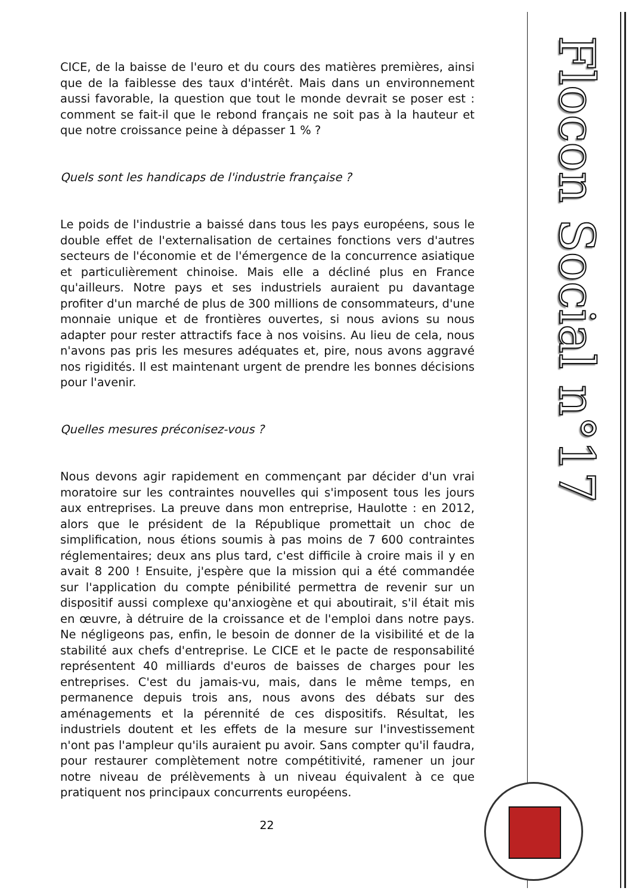Flocon Social n°17
CICE, de la baisse de l'euro et du cours des matières premières, ainsi que de la faiblesse des taux d'intérêt. Mais dans un environnement aussi favorable, la question que tout le monde devrait se poser est : comment se fait-il que le rebond français ne soit pas à la hauteur et que notre croissance peine à dépasser 1 % ?
Quels sont les handicaps de l'industrie française ?
Le poids de l'industrie a baissé dans tous les pays européens, sous le double effet de l'externalisation de certaines fonctions vers d'autres secteurs de l'économie et de l'émergence de la concurrence asiatique et particulièrement chinoise. Mais elle a décliné plus en France qu'ailleurs. Notre pays et ses industriels auraient pu davantage profiter d'un marché de plus de 300 millions de consommateurs, d'une monnaie unique et de frontières ouvertes, si nous avions su nous adapter pour rester attractifs face à nos voisins. Au lieu de cela, nous n'avons pas pris les mesures adéquates et, pire, nous avons aggravé nos rigidités. Il est maintenant urgent de prendre les bonnes décisions pour l'avenir.
Quelles mesures préconisez-vous ?
Nous devons agir rapidement en commençant par décider d'un vrai moratoire sur les contraintes nouvelles qui s'imposent tous les jours aux entreprises. La preuve dans mon entreprise, Haulotte : en 2012, alors que le président de la République promettait un choc de simplification, nous étions soumis à pas moins de 7 600 contraintes réglementaires; deux ans plus tard, c'est difficile à croire mais il y en avait 8 200 ! Ensuite, j'espère que la mission qui a été commandée sur l'application du compte pénibilité permettra de revenir sur un dispositif aussi complexe qu'anxiogène et qui aboutirait, s'il était mis en œuvre, à détruire de la croissance et de l'emploi dans notre pays. Ne négligeons pas, enfin, le besoin de donner de la visibilité et de la stabilité aux chefs d'entreprise. Le CICE et le pacte de responsabilité représentent 40 milliards d'euros de baisses de charges pour les entreprises. C'est du jamais-vu, mais, dans le même temps, en permanence depuis trois ans, nous avons des débats sur des aménagements et la pérennité de ces dispositifs. Résultat, les industriels doutent et les effets de la mesure sur l'investissement n'ont pas l'ampleur qu'ils auraient pu avoir. Sans compter qu'il faudra, pour restaurer complètement notre compétitivité, ramener un jour notre niveau de prélèvements à un niveau équivalent à ce que pratiquent nos principaux concurrents européens.
22